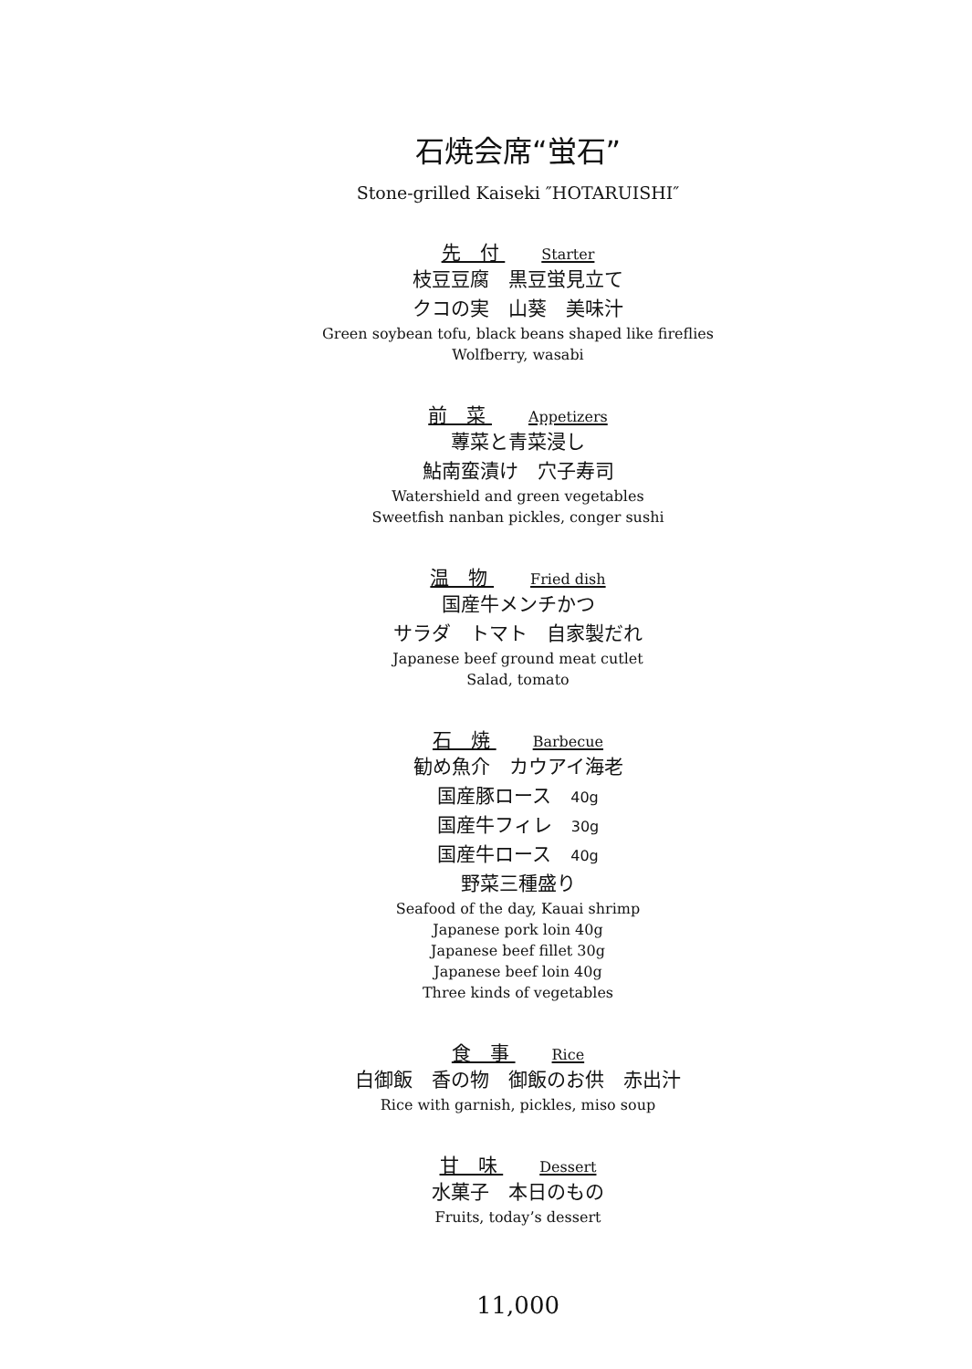石焼会席“蛍石”
Stone-grilled Kaiseki ″HOTARUISHI″
先　付 Starter
枝豆豆腐　黒豆蛍見立て
クコの実　山葵　美味汁
Green soybean tofu, black beans shaped like fireflies
Wolfberry, wasabi
前　菜 Appetizers
蓴菜と青菜浸し
鮎南蛮漬け　穴子寿司
Watershield and green vegetables
Sweetfish nanban pickles, conger sushi
温　物 Fried dish
国産牛メンチかつ
サラダ　トマト　自家製だれ
Japanese beef ground meat cutlet
Salad, tomato
石　焼 Barbecue
勧め魚介　カウアイ海老
国産豚ロース　40g
国産牛フィレ　30g
国産牛ロース　40g
野菜三種盛り
Seafood of the day, Kauai shrimp
Japanese pork loin 40g
Japanese beef fillet 30g
Japanese beef loin 40g
Three kinds of vegetables
食　事 Rice
白御飯　香の物　御飯のお供　赤出汁
Rice with garnish, pickles, miso soup
甘　味 Dessert
水菓子　本日のもの
Fruits, today’s dessert
11,000